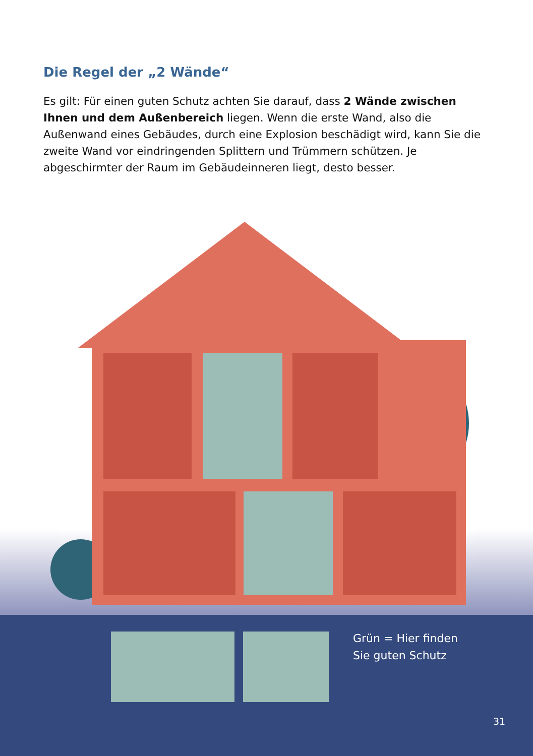Die Regel der „2 Wände“
Es gilt: Für einen guten Schutz achten Sie darauf, dass 2 Wände zwischen Ihnen und dem Außenbereich liegen. Wenn die erste Wand, also die Außenwand eines Gebäudes, durch eine Explosion beschädigt wird, kann Sie die zweite Wand vor eindringenden Splittern und Trümmern schützen. Je abgeschirmter der Raum im Gebäudeinneren liegt, desto besser.
Grün = Hier finden
Sie guten Schutz
31